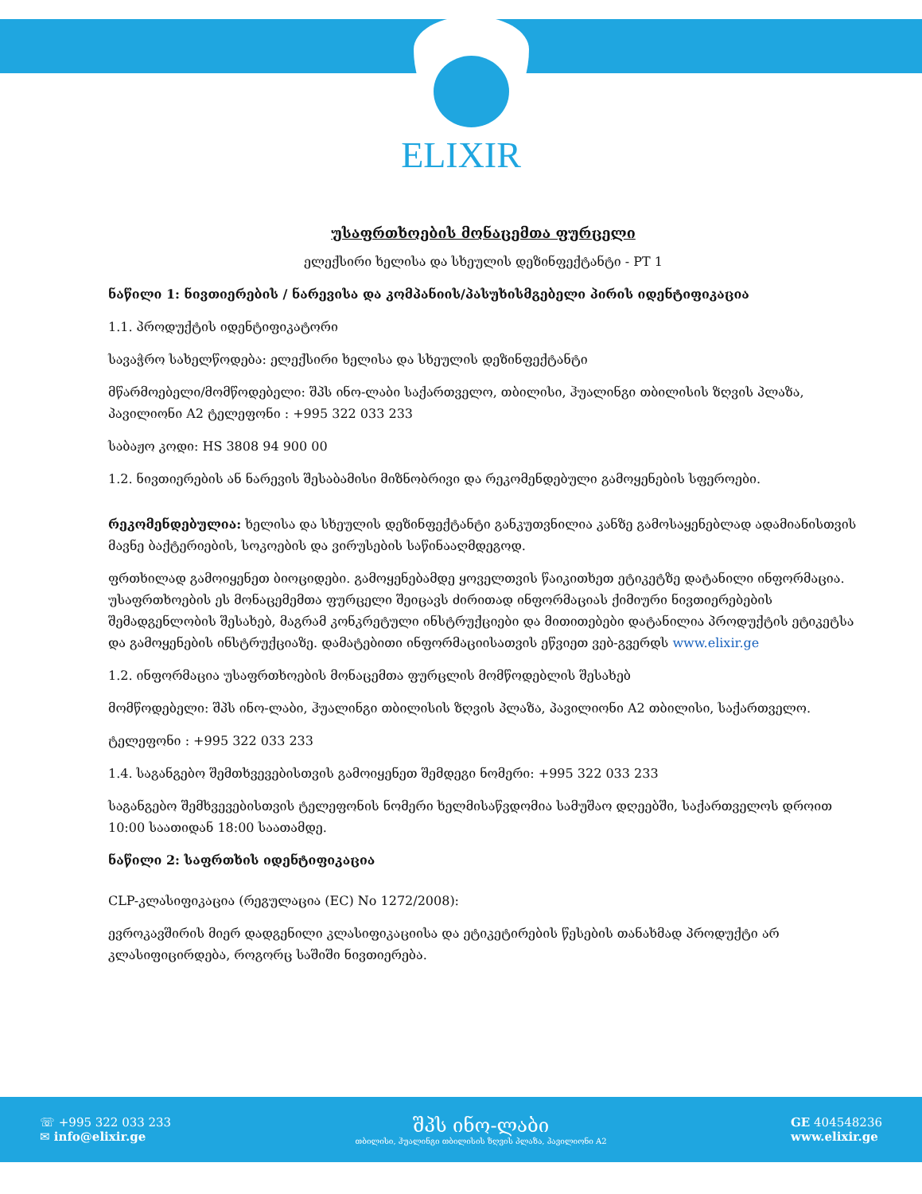ELIXIR
უსაფრთხოების მონაცემთა ფურცელი
ელექსირი ხელისა და სხეულის დეზინფექტანტი - PT 1
ნაწილი 1: ნივთიერების / ნარევისა და კომპანიის/პასუხისმგებელი პირის იდენტიფიკაცია
1.1. პროდუქტის იდენტიფიკატორი
სავაჭრო სახელწოდება: ელექსირი ხელისა და სხეულის დეზინფექტანტი
მწარმოებელი/მომწოდებელი: შპს ინო-ლაბი საქართველო, თბილისი, ჰუალინგი თბილისის ზღვის პლაზა, პავილიონი A2 ტელეფონი : +995 322 033 233
საბაჟო კოდი: HS 3808 94 900 00
1.2. ნივთიერების ან ნარევის შესაბამისი მიზნობრივი და რეკომენდებული გამოყენების სფეროები.
რეკომენდებულია: ხელისა და სხეულის დეზინფექტანტი განკუთვნილია კანზე გამოსაყენებლად ადამიანისთვის მავნე ბაქტერიების, სოკოების და ვირუსების საწინააღმდეგოდ.
ფრთხილად გამოიყენეთ ბიოციდები. გამოყენებამდე ყოველთვის წაიკითხეთ ეტიკეტზე დატანილი ინფორმაცია. უსაფრთხოების ეს მონაცემემთა ფურცელი შეიცავს ძირითად ინფორმაციას ქიმიური ნივთიერებების შემადგენლობის შესახებ, მაგრამ კონკრეტული ინსტრუქციები და მითითებები დატანილია პროდუქტის ეტიკეტსა და გამოყენების ინსტრუქციაზე. დამატებითი ინფორმაციისათვის ეწვიეთ ვებ-გვერდს www.elixir.ge
1.2. ინფორმაცია უსაფრთხოების მონაცემთა ფურცლის მომწოდებლის შესახებ
მომწოდებელი: შპს ინო-ლაბი, ჰუალინგი თბილისის ზღვის პლაზა, პავილიონი A2 თბილისი, საქართველო.
ტელეფონი : +995 322 033 233
1.4. საგანგებო შემთხვევებისთვის გამოიყენეთ შემდეგი ნომერი: +995 322 033 233
საგანგებო შემხვევებისთვის ტელეფონის ნომერი ხელმისაწვდომია სამუშაო დღეებში, საქართველოს დროით 10:00 საათიდან 18:00 საათამდე.
ნაწილი 2: საფრთხის იდენტიფიკაცია
CLP-კლასიფიკაცია (რეგულაცია (EC) No 1272/2008):
ევროკავშირის მიერ დადგენილი კლასიფიკაციისა და ეტიკეტირების წესების თანახმად პროდუქტი არ კლასიფიცირდება, როგორც საშიში ნივთიერება.
☏ +995 322 033 233
✉ info@elixir.ge
შპს ინო-ლაბი
თბილისი, ჰუალინგი თბილისის ზღვის პლაზა, პავილიონი A2
GE 404548236
www.elixir.ge